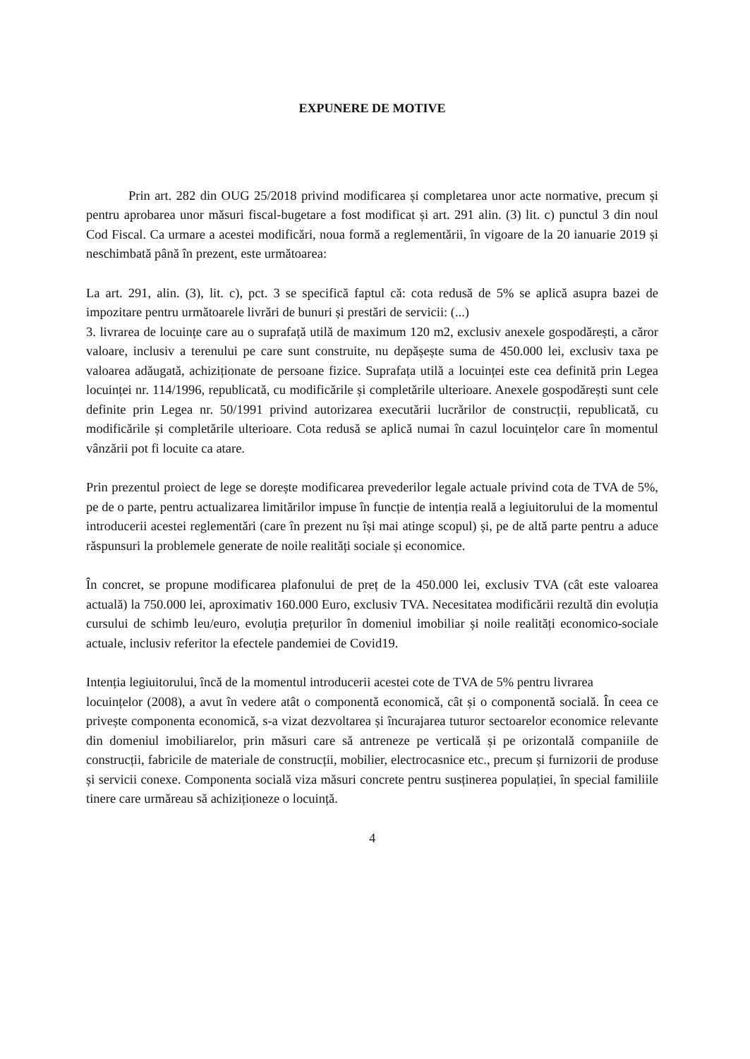EXPUNERE DE MOTIVE
Prin art. 282 din OUG 25/2018 privind modificarea și completarea unor acte normative, precum și pentru aprobarea unor măsuri fiscal-bugetare a fost modificat și art. 291 alin. (3) lit. c) punctul 3 din noul Cod Fiscal. Ca urmare a acestei modificări, noua formă a reglementării, în vigoare de la 20 ianuarie 2019 și neschimbată până în prezent, este următoarea:
La art. 291, alin. (3), lit. c), pct. 3 se specifică faptul că: cota redusă de 5% se aplică asupra bazei de impozitare pentru următoarele livrări de bunuri și prestări de servicii: (...)
3. livrarea de locuințe care au o suprafață utilă de maximum 120 m2, exclusiv anexele gospodărești, a căror valoare, inclusiv a terenului pe care sunt construite, nu depășește suma de 450.000 lei, exclusiv taxa pe valoarea adăugată, achiziționate de persoane fizice. Suprafața utilă a locuinței este cea definită prin Legea locuinței nr. 114/1996, republicată, cu modificările și completările ulterioare. Anexele gospodărești sunt cele definite prin Legea nr. 50/1991 privind autorizarea executării lucrărilor de construcții, republicată, cu modificările și completările ulterioare. Cota redusă se aplică numai în cazul locuințelor care în momentul vânzării pot fi locuite ca atare.
Prin prezentul proiect de lege se dorește modificarea prevederilor legale actuale privind cota de TVA de 5%, pe de o parte, pentru actualizarea limitărilor impuse în funcție de intenția reală a legiuitorului de la momentul introducerii acestei reglementări (care în prezent nu își mai atinge scopul) și, pe de altă parte pentru a aduce răspunsuri la problemele generate de noile realități sociale și economice.
În concret, se propune modificarea plafonului de preț de la 450.000 lei, exclusiv TVA (cât este valoarea actuală) la 750.000 lei, aproximativ 160.000 Euro, exclusiv TVA. Necesitatea modificării rezultă din evoluția cursului de schimb leu/euro, evoluția prețurilor în domeniul imobiliar și noile realități economico-sociale actuale, inclusiv referitor la efectele pandemiei de Covid19.
Intenția legiuitorului, încă de la momentul introducerii acestei cote de TVA de 5% pentru livrarea
locuințelor (2008), a avut în vedere atât o componentă economică, cât și o componentă socială. În ceea ce privește componenta economică, s-a vizat dezvoltarea și încurajarea tuturor sectoarelor economice relevante din domeniul imobiliarelor, prin măsuri care să antreneze pe verticală și pe orizontală companiile de construcții, fabricile de materiale de construcții, mobilier, electrocasnice etc., precum și furnizorii de produse și servicii conexe. Componenta socială viza măsuri concrete pentru susținerea populației, în special familiile tinere care urmăreau să achiziționeze o locuință.
4